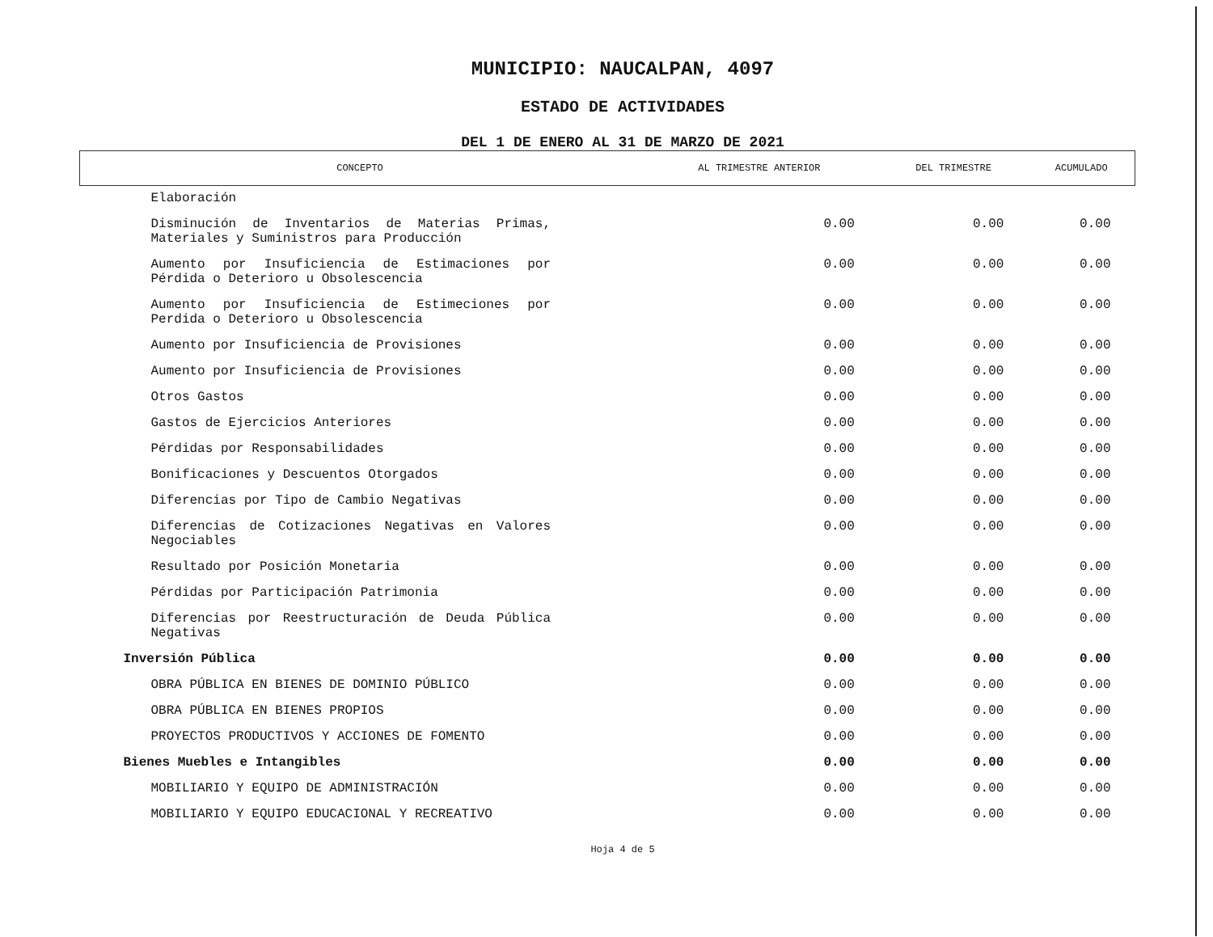MUNICIPIO: NAUCALPAN, 4097
ESTADO DE ACTIVIDADES
DEL 1 DE ENERO AL 31 DE MARZO DE 2021
| CONCEPTO | AL TRIMESTRE ANTERIOR | DEL TRIMESTRE | ACUMULADO |
| --- | --- | --- | --- |
| Elaboración | | | |
| Disminución de Inventarios de Materias Primas, Materiales y Suministros para Producción | 0.00 | 0.00 | 0.00 |
| Aumento por Insuficiencia de Estimaciones por Pérdida o Deterioro u Obsolescencia | 0.00 | 0.00 | 0.00 |
| Aumento por Insuficiencia de Estimeciones por Perdida o Deterioro u Obsolescencia | 0.00 | 0.00 | 0.00 |
| Aumento por Insuficiencia de Provisiones | 0.00 | 0.00 | 0.00 |
| Aumento por Insuficiencia de Provisiones | 0.00 | 0.00 | 0.00 |
| Otros Gastos | 0.00 | 0.00 | 0.00 |
| Gastos de Ejercicios Anteriores | 0.00 | 0.00 | 0.00 |
| Pérdidas por Responsabilidades | 0.00 | 0.00 | 0.00 |
| Bonificaciones y Descuentos Otorgados | 0.00 | 0.00 | 0.00 |
| Diferencias por Tipo de Cambio Negativas | 0.00 | 0.00 | 0.00 |
| Diferencias de Cotizaciones Negativas en Valores Negociables | 0.00 | 0.00 | 0.00 |
| Resultado por Posición Monetaria | 0.00 | 0.00 | 0.00 |
| Pérdidas por Participación Patrimonia | 0.00 | 0.00 | 0.00 |
| Diferencias por Reestructuración de Deuda Pública Negativas | 0.00 | 0.00 | 0.00 |
| Inversión Pública | 0.00 | 0.00 | 0.00 |
| OBRA PÚBLICA EN BIENES DE DOMINIO PÚBLICO | 0.00 | 0.00 | 0.00 |
| OBRA PÚBLICA EN BIENES PROPIOS | 0.00 | 0.00 | 0.00 |
| PROYECTOS PRODUCTIVOS Y ACCIONES DE FOMENTO | 0.00 | 0.00 | 0.00 |
| Bienes Muebles e Intangibles | 0.00 | 0.00 | 0.00 |
| MOBILIARIO Y EQUIPO DE ADMINISTRACIÓN | 0.00 | 0.00 | 0.00 |
| MOBILIARIO Y EQUIPO EDUCACIONAL Y RECREATIVO | 0.00 | 0.00 | 0.00 |
Hoja 4 de 5